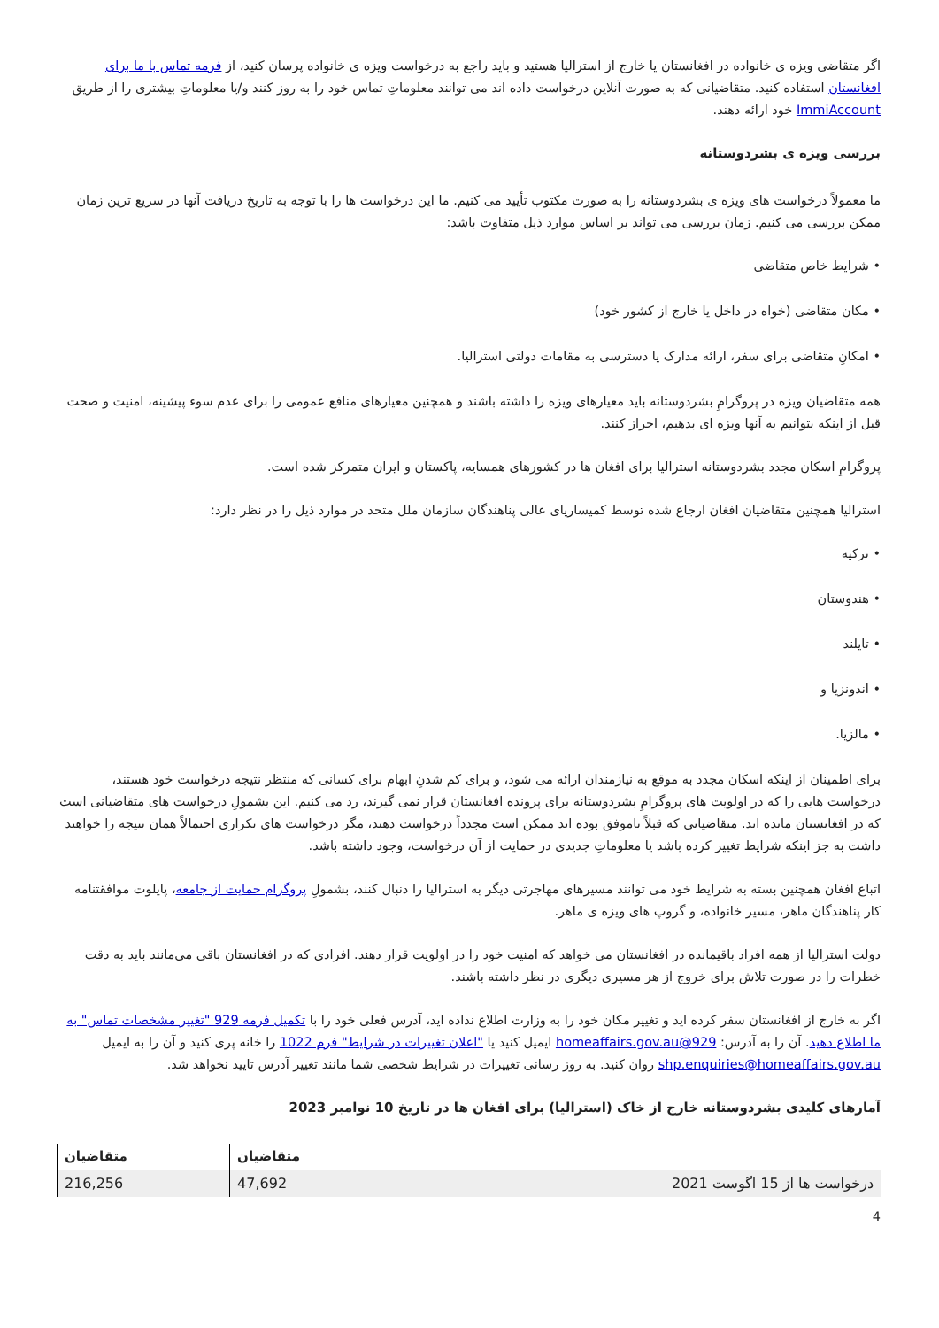اگر متقاضی ویزه ی خانواده در افغانستان یا خارج از استرالیا هستید و باید راجع به درخواست ویزه ی خانواده پرسان کنید، از فرمه تماس با ما برای افغانستان استفاده کنید. متقاضیانی که به صورت آنلاین درخواست داده اند می توانند معلوماتِ تماس خود را به روز کنند و/یا معلوماتِ بیشتری را از طریق ImmiAccount خود ارائه دهند.
بررسی ویزه ی بشردوستانه
ما معمولاً درخواست های ویزه ی بشردوستانه را به صورت مکتوب تأیید می کنیم. ما این درخواست ها را با توجه به تاریخ دریافت آنها در سریع ترین زمان ممکن بررسی می کنیم. زمان بررسی می تواند بر اساس موارد ذیل متفاوت باشد:
• شرایط خاص متقاضی
• مکان متقاضی (خواه در داخل یا خارج از کشور خود)
• امکانِ متقاضی برای سفر، ارائه مدارک یا دسترسی به مقامات دولتی استرالیا.
همه متقاضیان ویزه در پروگرامِ بشردوستانه باید معیارهای ویزه را داشته باشند و همچنین معیارهای منافع عمومی را برای عدم سوء پیشینه، امنیت و صحت قبل از اینکه بتوانیم به آنها ویزه ای بدهیم، احراز کنند.
پروگرامِ اسکان مجدد بشردوستانه استرالیا برای افغان ها در کشورهای همسایه، پاکستان و ایران متمرکز شده است.
استرالیا همچنین متقاضیان افغان ارجاع شده توسط کمیساریای عالی پناهندگان سازمان ملل متحد در موارد ذیل را در نظر دارد:
• ترکیه
• هندوستان
• تایلند
• اندونزیا و
• مالزیا.
برای اطمینان از اینکه اسکان مجدد به موقع به نیازمندان ارائه می شود، و برای کم شدنِ ابهام برای کسانی که منتظر نتیجه درخواست خود هستند، درخواست هایی را که در اولویت های پروگرامِ بشردوستانه برای پرونده افغانستان قرار نمی گیرند، رد می کنیم. این بشمولِ درخواست های متقاضیانی است که در افغانستان مانده اند. متقاضیانی که قبلاً ناموفق بوده اند ممکن است مجدداً درخواست دهند، مگر درخواست های تکراری احتمالاً همان نتیجه را خواهند داشت به جز اینکه شرایط تغییر کرده باشد یا معلوماتِ جدیدی در حمایت از آن درخواست، وجود داشته باشد.
اتباع افغان همچنین بسته به شرایط خود می توانند مسیرهای مهاجرتی دیگر به استرالیا را دنبال کنند، بشمولِ پروگرام حمایت از جامعه، پایلوت موافقتنامه کار پناهندگان ماهر، مسیر خانواده، و گروپ های ویزه ی ماهر.
دولت استرالیا از همه افراد باقیمانده در افغانستان می خواهد که امنیت خود را در اولویت قرار دهند. افرادی که در افغانستان باقی می‌مانند باید به دقت خطرات را در صورت تلاش برای خروج از هر مسیری دیگری در نظر داشته باشند.
اگر به خارج از افغانستان سفر کرده اید و تغییر مکان خود را به وزارت اطلاع نداده اید، آدرس فعلی خود را با تکمیل فرمه 929 "تغییر مشخصات تماس" به ما اطلاع دهید. آن را به آدرس: 929@homeaffairs.gov.au ایمیل کنید یا "اعلان تغییرات در شرایط" فرم 1022 را خانه پری کنید و آن را به ایمیل shp.enquiries@homeaffairs.gov.au روان کنید. به روز رسانی تغییرات در شرایط شخصی شما مانند تغییر آدرس تایید نخواهد شد.
آمارهای کلیدی بشردوستانه خارج از خاک (استرالیا) برای افغان ها در تاریخ 10 نوامبر 2023
| | متقاضیان | متقاضیان |
| --- | --- | --- |
| درخواست ها از 15 اگوست 2021 | 47,692 | 216,256 |
4